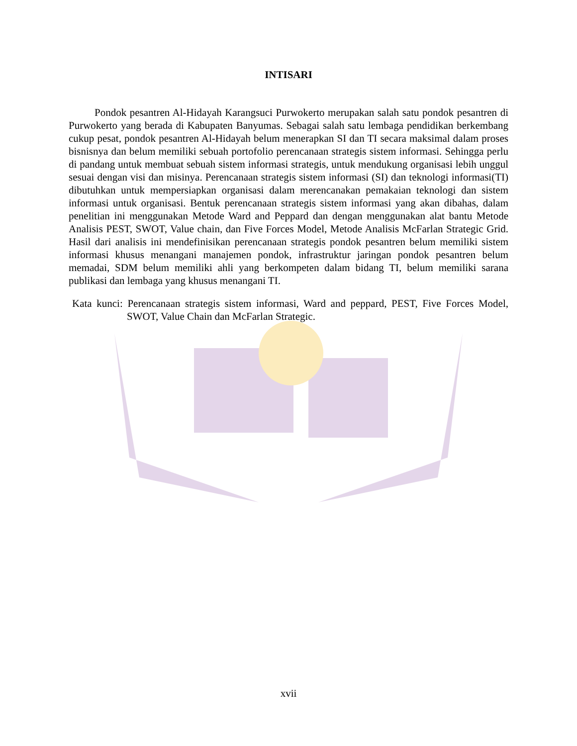INTISARI
Pondok pesantren Al-Hidayah Karangsuci Purwokerto merupakan salah satu pondok pesantren di Purwokerto yang berada di Kabupaten Banyumas. Sebagai salah satu lembaga pendidikan berkembang cukup pesat, pondok pesantren Al-Hidayah belum menerapkan SI dan TI secara maksimal dalam proses bisnisnya dan belum memiliki sebuah portofolio perencanaan strategis sistem informasi. Sehingga perlu di pandang untuk membuat sebuah sistem informasi strategis, untuk mendukung organisasi lebih unggul sesuai dengan visi dan misinya. Perencanaan strategis sistem informasi (SI) dan teknologi informasi(TI) dibutuhkan untuk mempersiapkan organisasi dalam merencanakan pemakaian teknologi dan sistem informasi untuk organisasi. Bentuk perencanaan strategis sistem informasi yang akan dibahas, dalam penelitian ini menggunakan Metode Ward and Peppard dan dengan menggunakan alat bantu Metode Analisis PEST, SWOT, Value chain, dan Five Forces Model, Metode Analisis McFarlan Strategic Grid. Hasil dari analisis ini mendefinisikan perencanaan strategis pondok pesantren belum memiliki sistem informasi khusus menangani manajemen pondok, infrastruktur jaringan pondok pesantren belum memadai, SDM belum memiliki ahli yang berkompeten dalam bidang TI, belum memiliki sarana publikasi dan lembaga yang khusus menangani TI.
Kata kunci: Perencanaan strategis sistem informasi, Ward and peppard, PEST, Five Forces Model, SWOT, Value Chain dan McFarlan Strategic.
xvii